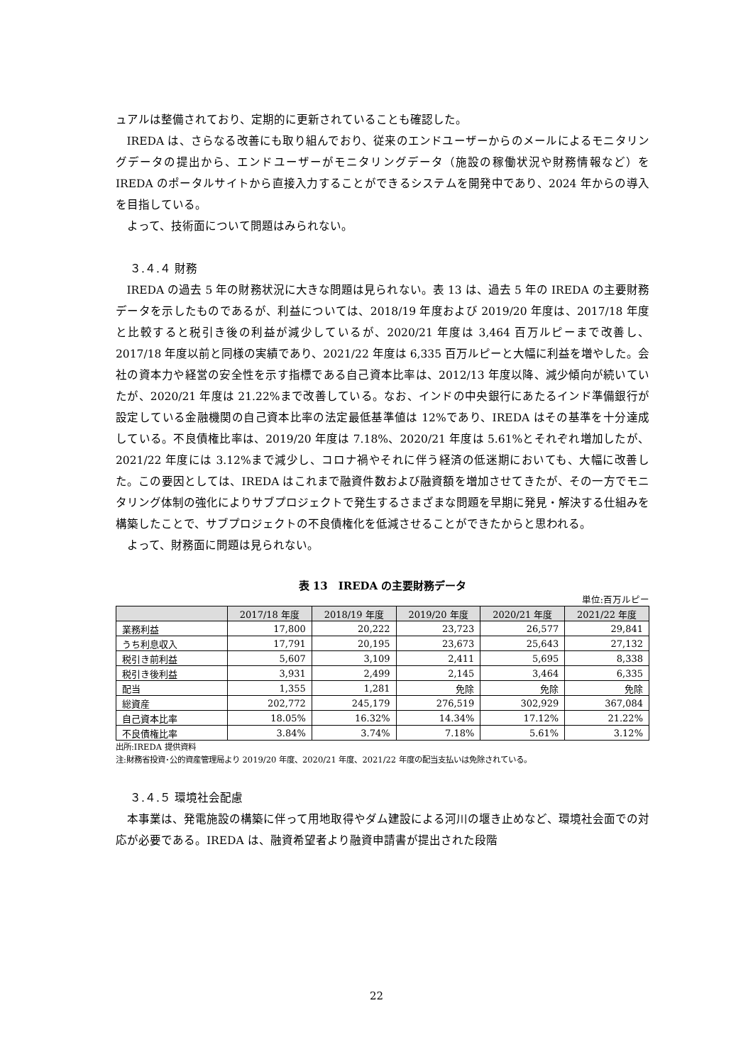ュアルは整備されており、定期的に更新されていることも確認した。
IREDA は、さらなる改善にも取り組んでおり、従来のエンドユーザーからのメールによるモニタリングデータの提出から、エンドユーザーがモニタリングデータ（施設の稼働状況や財務情報など）を IREDA のポータルサイトから直接入力することができるシステムを開発中であり、2024 年からの導入を目指している。
よって、技術面について問題はみられない。
３.４.４ 財務
IREDA の過去 5 年の財務状況に大きな問題は見られない。表 13 は、過去 5 年の IREDA の主要財務データを示したものであるが、利益については、2018/19 年度および 2019/20 年度は、2017/18 年度と比較すると税引き後の利益が減少しているが、2020/21 年度は 3,464 百万ルピーまで改善し、2017/18 年度以前と同様の実績であり、2021/22 年度は 6,335 百万ルピーと大幅に利益を増やした。会社の資本力や経営の安全性を示す指標である自己資本比率は、2012/13 年度以降、減少傾向が続いていたが、2020/21 年度は 21.22%まで改善している。なお、インドの中央銀行にあたるインド準備銀行が設定している金融機関の自己資本比率の法定最低基準値は 12%であり、IREDA はその基準を十分達成している。不良債権比率は、2019/20 年度は 7.18%、2020/21 年度は 5.61%とそれぞれ増加したが、2021/22 年度には 3.12%まで減少し、コロナ禍やそれに伴う経済の低迷期においても、大幅に改善した。この要因としては、IREDA はこれまで融資件数および融資額を増加させてきたが、その一方でモニタリング体制の強化によりサブプロジェクトで発生するさまざまな問題を早期に発見・解決する仕組みを構築したことで、サブプロジェクトの不良債権化を低減させることができたからと思われる。
よって、財務面に問題は見られない。
表 13　IREDA の主要財務データ
単位:百万ルピー
| | 2017/18 年度 | 2018/19 年度 | 2019/20 年度 | 2020/21 年度 | 2021/22 年度 |
| --- | --- | --- | --- | --- | --- |
| 業務利益 | 17,800 | 20,222 | 23,723 | 26,577 | 29,841 |
| うち利息収入 | 17,791 | 20,195 | 23,673 | 25,643 | 27,132 |
| 税引き前利益 | 5,607 | 3,109 | 2,411 | 5,695 | 8,338 |
| 税引き後利益 | 3,931 | 2,499 | 2,145 | 3,464 | 6,335 |
| 配当 | 1,355 | 1,281 | 免除 | 免除 | 免除 |
| 総資産 | 202,772 | 245,179 | 276,519 | 302,929 | 367,084 |
| 自己資本比率 | 18.05% | 16.32% | 14.34% | 17.12% | 21.22% |
| 不良債権比率 | 3.84% | 3.74% | 7.18% | 5.61% | 3.12% |
出所:IREDA 提供資料
注:財務省投資･公的資産管理局より 2019/20 年度、2020/21 年度、2021/22 年度の配当支払いは免除されている。
３.４.５ 環境社会配慮
本事業は、発電施設の構築に伴って用地取得やダム建設による河川の堰き止めなど、環境社会面での対応が必要である。IREDA は、融資希望者より融資申請書が提出された段階
22